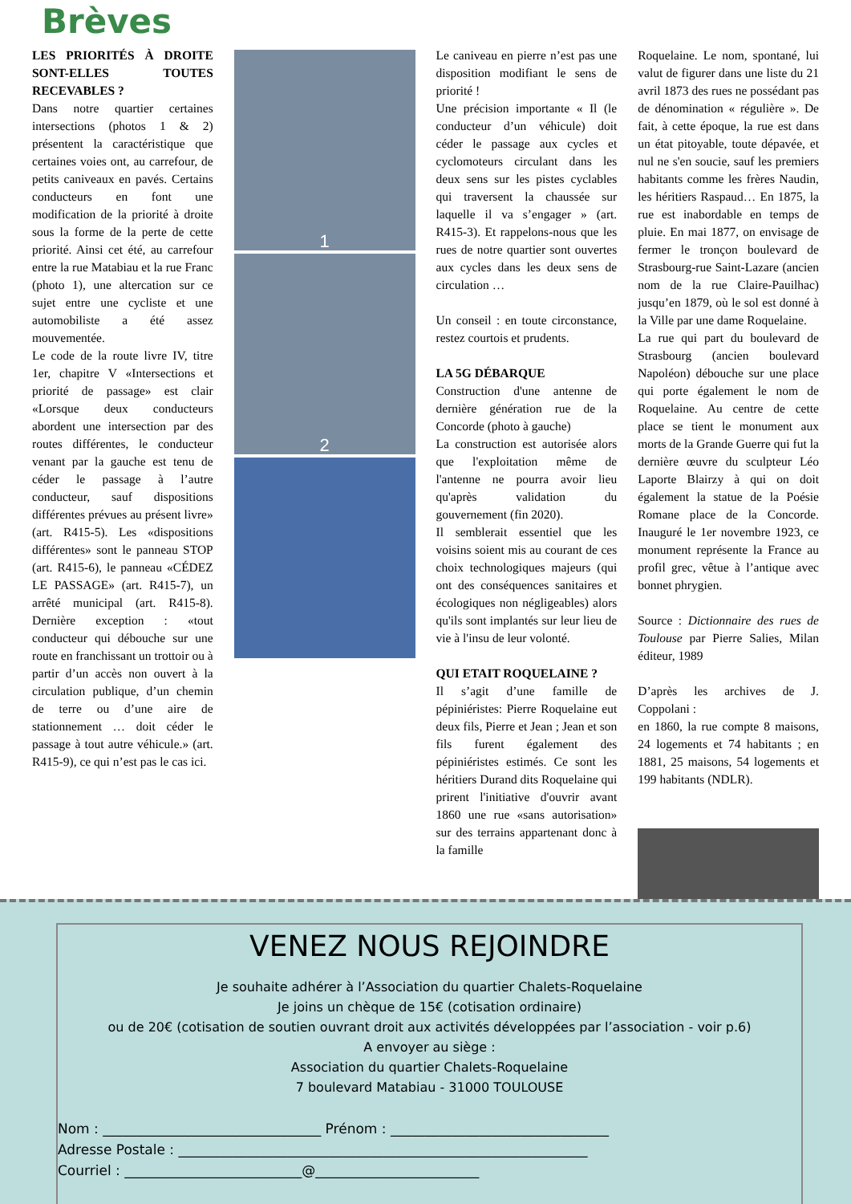Brèves
LES PRIORITÉS À DROITE SONT-ELLES TOUTES RECEVABLES ?
Dans notre quartier certaines intersections (photos 1 & 2) présentent la caractéristique que certaines voies ont, au carrefour, de petits caniveaux en pavés. Certains conducteurs en font une modification de la priorité à droite sous la forme de la perte de cette priorité. Ainsi cet été, au carrefour entre la rue Matabiau et la rue Franc (photo 1), une altercation sur ce sujet entre une cycliste et une automobiliste a été assez mouvementée.
Le code de la route livre IV, titre 1er, chapitre V «Intersections et priorité de passage» est clair «Lorsque deux conducteurs abordent une intersection par des routes différentes, le conducteur venant par la gauche est tenu de céder le passage à l’autre conducteur, sauf dispositions différentes prévues au présent livre» (art. R415-5). Les «dispositions différentes» sont le panneau STOP (art. R415-6), le panneau «CÉDEZ LE PASSAGE» (art. R415-7), un arrêté municipal (art. R415-8). Dernière exception : «tout conducteur qui débouche sur une route en franchissant un trottoir ou à partir d’un accès non ouvert à la circulation publique, d’un chemin de terre ou d’une aire de stationnement … doit céder le passage à tout autre véhicule.» (art. R415-9), ce qui n’est pas le cas ici.
1
2
Le caniveau en pierre n’est pas une disposition modifiant le sens de priorité !
Une précision importante « Il (le conducteur d’un véhicule) doit céder le passage aux cycles et cyclomoteurs circulant dans les deux sens sur les pistes cyclables qui traversent la chaussée sur laquelle il va s’engager » (art. R415-3). Et rappelons-nous que les rues de notre quartier sont ouvertes aux cycles dans les deux sens de circulation …
Un conseil : en toute circonstance, restez courtois et prudents.
LA 5G DÉBARQUE
Construction d'une antenne de dernière génération rue de la Concorde (photo à gauche)
La construction est autorisée alors que l'exploitation même de l'antenne ne pourra avoir lieu qu'après validation du gouvernement (fin 2020).
Il semblerait essentiel que les voisins soient mis au courant de ces choix technologiques majeurs (qui ont des conséquences sanitaires et écologiques non négligeables) alors qu'ils sont implantés sur leur lieu de vie à l'insu de leur volonté.
QUI ETAIT ROQUELAINE ?
Il s’agit d’une famille de pépiniéristes: Pierre Roquelaine eut deux fils, Pierre et Jean ; Jean et son fils furent également des pépiniéristes estimés. Ce sont les héritiers Durand dits Roquelaine qui prirent l'initiative d'ouvrir avant 1860 une rue «sans autorisation» sur des terrains appartenant donc à la famille
Roquelaine. Le nom, spontané, lui valut de figurer dans une liste du 21 avril 1873 des rues ne possédant pas de dénomination « régulière ». De fait, à cette époque, la rue est dans un état pitoyable, toute dépavée, et nul ne s'en soucie, sauf les premiers habitants comme les frères Naudin, les héritiers Raspaud… En 1875, la rue est inabordable en temps de pluie. En mai 1877, on envisage de fermer le tronçon boulevard de Strasbourg-rue Saint-Lazare (ancien nom de la rue Claire-Pauilhac) jusqu’en 1879, où le sol est donné à la Ville par une dame Roquelaine.
La rue qui part du boulevard de Strasbourg (ancien boulevard Napoléon) débouche sur une place qui porte également le nom de Roquelaine. Au centre de cette place se tient le monument aux morts de la Grande Guerre qui fut la dernière œuvre du sculpteur Léo Laporte Blairzy à qui on doit également la statue de la Poésie Romane place de la Concorde. Inauguré le 1er novembre 1923, ce monument représente la France au profil grec, vêtue à l’antique avec bonnet phrygien.
Source : Dictionnaire des rues de Toulouse par Pierre Salies, Milan éditeur, 1989
D’après les archives de J. Coppolani :
en 1860, la rue compte 8 maisons, 24 logements et 74 habitants ; en 1881, 25 maisons, 54 logements et 199 habitants (NDLR).
VENEZ NOUS REJOINDRE
Je souhaite adhérer à l’Association du quartier Chalets-Roquelaine
Je joins un chèque de 15€ (cotisation ordinaire)
ou de 20€ (cotisation de soutien ouvrant droit aux activités développées par l’association - voir p.6)
A envoyer au siège :
Association du quartier Chalets-Roquelaine
7 boulevard Matabiau - 31000 TOULOUSE
Nom : ________________________________ Prénom : ________________________________
Adresse Postale : ____________________________________________________________
Courriel : __________________________@________________________